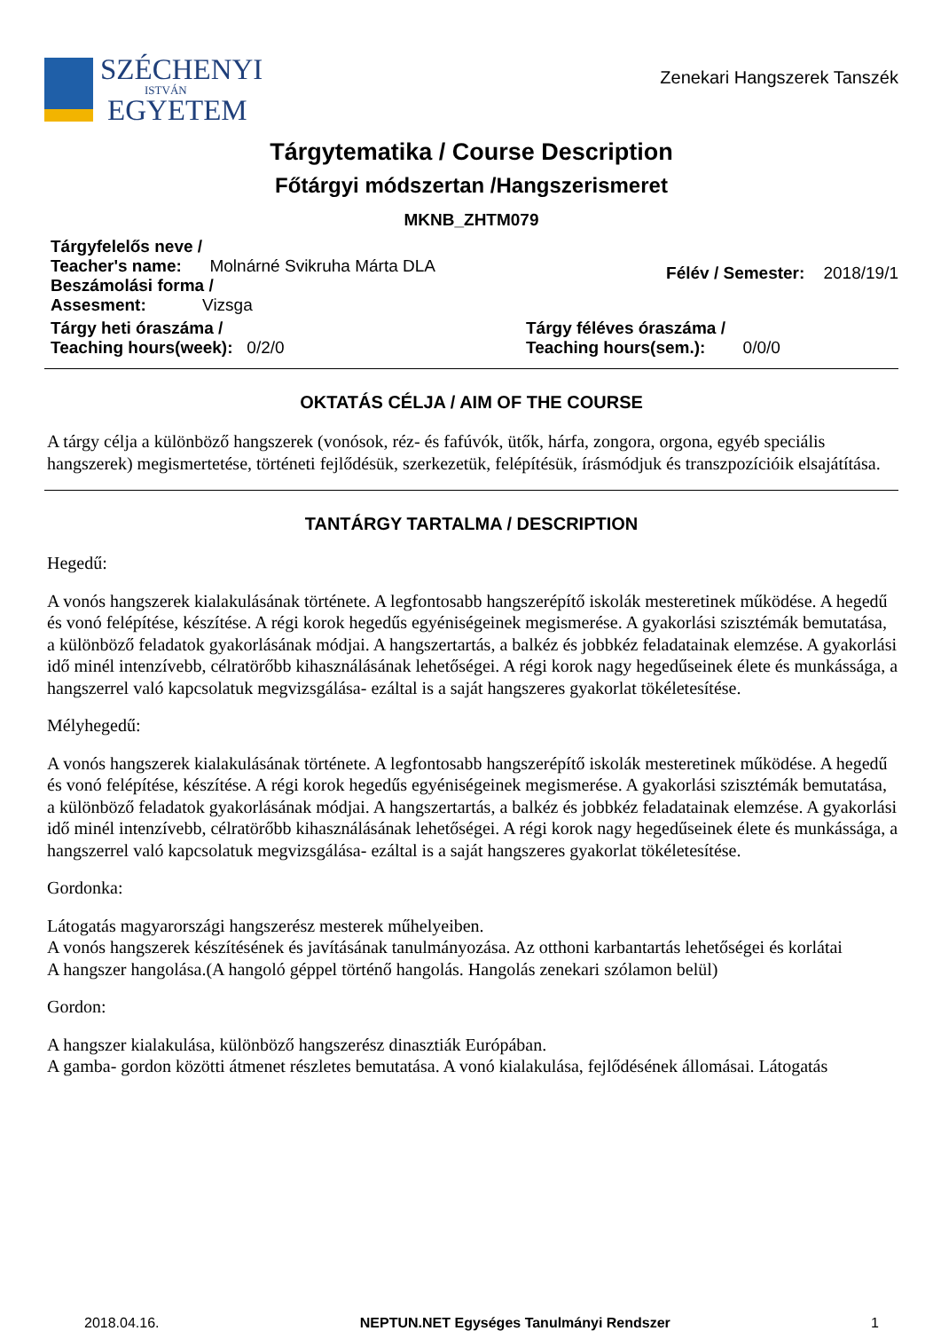SZÉCHENYI
ISTVÁN
EGYETEM
Zenekari Hangszerek Tanszék
Tárgytematika / Course Description
Főtárgyi módszertan /Hangszerismeret
MKNB_ZHTM079
Tárgyfelelős neve /
Teacher's name: Molnárné Svikruha Márta DLA
Beszámolási forma /
Assesment: Vizsga
Félév / Semester: 2018/19/1
Tárgy heti óraszáma /
Teaching hours(week): 0/2/0
Tárgy féléves óraszáma /
Teaching hours(sem.): 0/0/0
OKTATÁS CÉLJA / AIM OF THE COURSE
A tárgy célja a különböző hangszerek (vonósok, réz- és fafúvók, ütők, hárfa, zongora, orgona, egyéb speciális hangszerek) megismertetése, történeti fejlődésük, szerkezetük, felépítésük, írásmódjuk és transzpozícióik elsajátítása.
TANTÁRGY TARTALMA / DESCRIPTION
Hegedű:
A vonós hangszerek kialakulásának története. A legfontosabb hangszerépítő iskolák mesteretinek működése. A hegedű és vonó felépítése, készítése. A régi korok hegedűs egyéniségeinek megismerése. A gyakorlási szisztémák bemutatása, a különböző feladatok gyakorlásának módjai. A hangszertartás, a balkéz és jobbkéz feladatainak elemzése. A gyakorlási idő minél intenzívebb, célratörőbb kihasználásának lehetőségei. A régi korok nagy hegedűseinek élete és munkássága, a hangszerrel való kapcsolatuk megvizsgálása- ezáltal is a saját hangszeres gyakorlat tökéletesítése.
Mélyhegedű:
A vonós hangszerek kialakulásának története. A legfontosabb hangszerépítő iskolák mesteretinek működése. A hegedű és vonó felépítése, készítése. A régi korok hegedűs egyéniségeinek megismerése. A gyakorlási szisztémák bemutatása, a különböző feladatok gyakorlásának módjai. A hangszertartás, a balkéz és jobbkéz feladatainak elemzése. A gyakorlási idő minél intenzívebb, célratörőbb kihasználásának lehetőségei. A régi korok nagy hegedűseinek élete és munkássága, a hangszerrel való kapcsolatuk megvizsgálása- ezáltal is a saját hangszeres gyakorlat tökéletesítése.
Gordonka:
Látogatás magyarországi hangszerész mesterek műhelyeiben.
A vonós hangszerek készítésének és javításának tanulmányozása. Az otthoni karbantartás lehetőségei és korlátai
A hangszer hangolása.(A hangoló géppel történő hangolás. Hangolás zenekari szólamon belül)
Gordon:
A hangszer kialakulása, különböző hangszerész dinasztiák Európában.
A gamba- gordon közötti átmenet részletes bemutatása. A vonó kialakulása, fejlődésének állomásai. Látogatás
2018.04.16. NEPTUN.NET Egységes Tanulmányi Rendszer 1